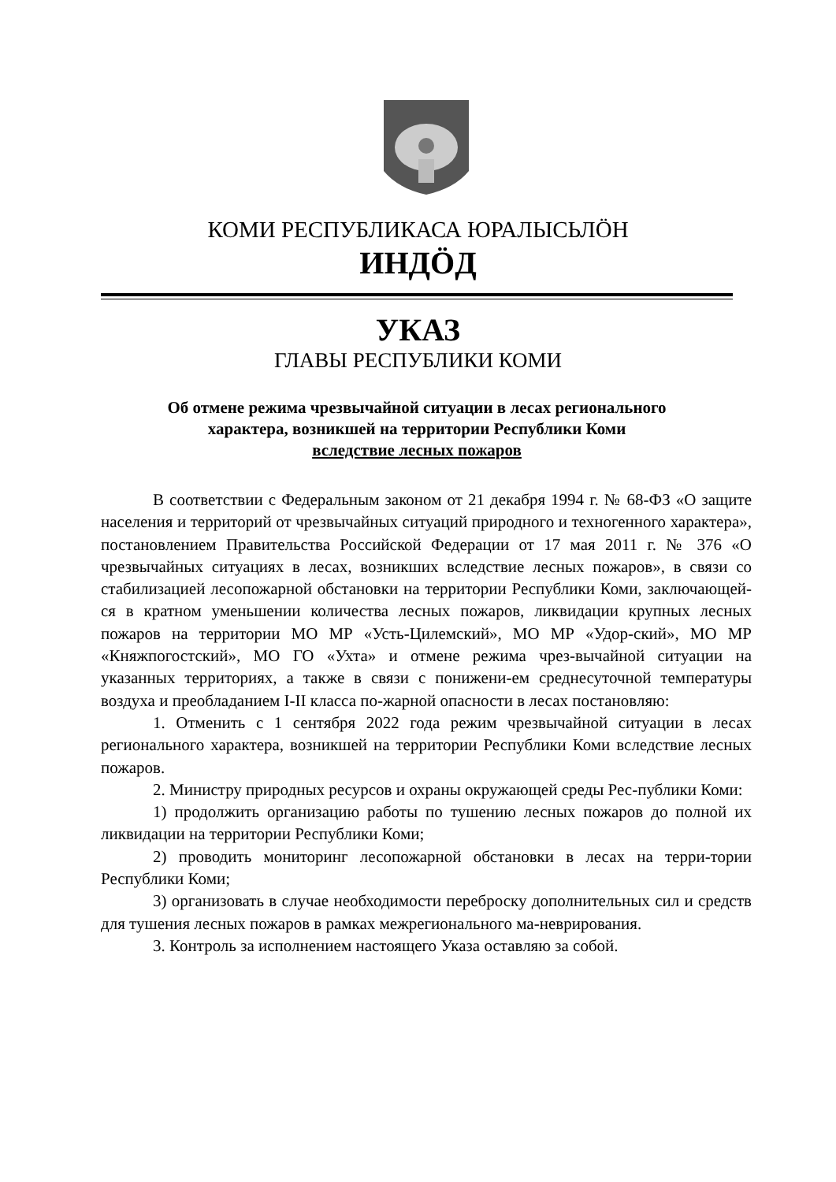КОМИ РЕСПУБЛИКАСА ЮРАЛЫСЬЛӦН
ИНДӦД
УКАЗ
ГЛАВЫ РЕСПУБЛИКИ КОМИ
Об отмене режима чрезвычайной ситуации в лесах регионального
характера, возникшей на территории Республики Коми
вследствие лесных пожаров
В соответствии с Федеральным законом от 21 декабря 1994 г. № 68-ФЗ «О защите населения и территорий от чрезвычайных ситуаций природного и техногенного характера», постановлением Правительства Российской Федерации от 17 мая 2011 г. № 376 «О чрезвычайных ситуациях в лесах, возникших вследствие лесных пожаров», в связи со стабилизацией лесопожарной обстановки на территории Республики Коми, заключающей-ся в кратном уменьшении количества лесных пожаров, ликвидации крупных лесных пожаров на территории МО МР «Усть-Цилемский», МО МР «Удор-ский», МО МР «Княжпогостский», МО ГО «Ухта» и отмене режима чрез-вычайной ситуации на указанных территориях, а также в связи с понижени-ем среднесуточной температуры воздуха и преобладанием I-II класса по-жарной опасности в лесах постановляю:
1. Отменить с 1 сентября 2022 года режим чрезвычайной ситуации в лесах регионального характера, возникшей на территории Республики Коми вследствие лесных пожаров.
2. Министру природных ресурсов и охраны окружающей среды Рес-публики Коми:
1) продолжить организацию работы по тушению лесных пожаров до полной их ликвидации на территории Республики Коми;
2) проводить мониторинг лесопожарной обстановки в лесах на терри-тории Республики Коми;
3) организовать в случае необходимости переброску дополнительных сил и средств для тушения лесных пожаров в рамках межрегионального ма-неврирования.
3. Контроль за исполнением настоящего Указа оставляю за собой.